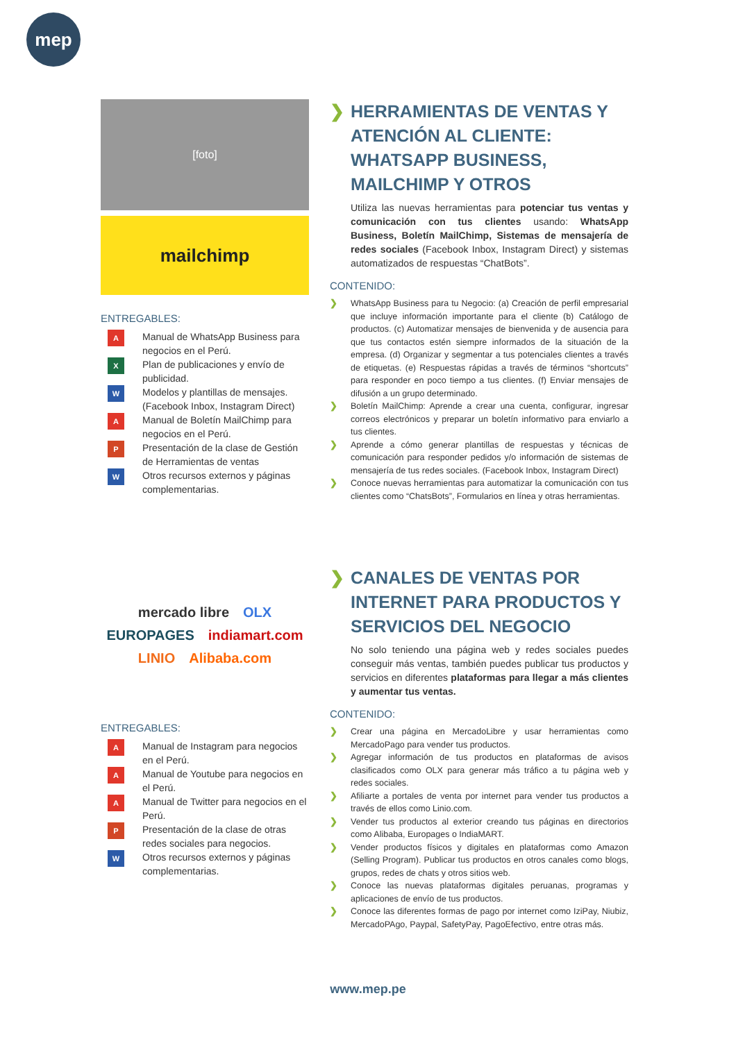mep
[foto]
mailchimp
ENTREGABLES:
A Manual de WhatsApp Business para negocios en el Perú.
X Plan de publicaciones y envío de publicidad.
W Modelos y plantillas de mensajes. (Facebook Inbox, Instagram Direct)
A Manual de Boletín MailChimp para negocios en el Perú.
P Presentación de la clase de Gestión de Herramientas de ventas
W Otros recursos externos y páginas complementarias.
❯ HERRAMIENTAS DE VENTAS Y ATENCIÓN AL CLIENTE: WHATSAPP BUSINESS, MAILCHIMP Y OTROS
Utiliza las nuevas herramientas para potenciar tus ventas y comunicación con tus clientes usando: WhatsApp Business, Boletín MailChimp, Sistemas de mensajería de redes sociales (Facebook Inbox, Instagram Direct) y sistemas automatizados de respuestas “ChatBots”.
CONTENIDO:
❯ WhatsApp Business para tu Negocio: (a) Creación de perfil empresarial que incluye información importante para el cliente (b) Catálogo de productos. (c) Automatizar mensajes de bienvenida y de ausencia para que tus contactos estén siempre informados de la situación de la empresa. (d) Organizar y segmentar a tus potenciales clientes a través de etiquetas. (e) Respuestas rápidas a través de términos “shortcuts” para responder en poco tiempo a tus clientes. (f) Enviar mensajes de difusión a un grupo determinado.
❯ Boletín MailChimp: Aprende a crear una cuenta, configurar, ingresar correos electrónicos y preparar un boletín informativo para enviarlo a tus clientes.
❯ Aprende a cómo generar plantillas de respuestas y técnicas de comunicación para responder pedidos y/o información de sistemas de mensajería de tus redes sociales. (Facebook Inbox, Instagram Direct)
❯ Conoce nuevas herramientas para automatizar la comunicación con tus clientes como “ChatsBots”, Formularios en línea y otras herramientas.
mercado libre OLX EUROPAGES indiamart.com LINIO Alibaba.com
ENTREGABLES:
A Manual de Instagram para negocios en el Perú.
A Manual de Youtube para negocios en el Perú.
A Manual de Twitter para negocios en el Perú.
P Presentación de la clase de otras redes sociales para negocios.
W Otros recursos externos y páginas complementarias.
❯ CANALES DE VENTAS POR INTERNET PARA PRODUCTOS Y SERVICIOS DEL NEGOCIO
No solo teniendo una página web y redes sociales puedes conseguir más ventas, también puedes publicar tus productos y servicios en diferentes plataformas para llegar a más clientes y aumentar tus ventas.
CONTENIDO:
❯ Crear una página en MercadoLibre y usar herramientas como MercadoPago para vender tus productos.
❯ Agregar información de tus productos en plataformas de avisos clasificados como OLX para generar más tráfico a tu página web y redes sociales.
❯ Afiliarte a portales de venta por internet para vender tus productos a través de ellos como Linio.com.
❯ Vender tus productos al exterior creando tus páginas en directorios como Alibaba, Europages o IndiaMART.
❯ Vender productos físicos y digitales en plataformas como Amazon (Selling Program). Publicar tus productos en otros canales como blogs, grupos, redes de chats y otros sitios web.
❯ Conoce las nuevas plataformas digitales peruanas, programas y aplicaciones de envío de tus productos.
❯ Conoce las diferentes formas de pago por internet como IziPay, Niubiz, MercadoPAgo, Paypal, SafetyPay, PagoEfectivo, entre otras más.
www.mep.pe